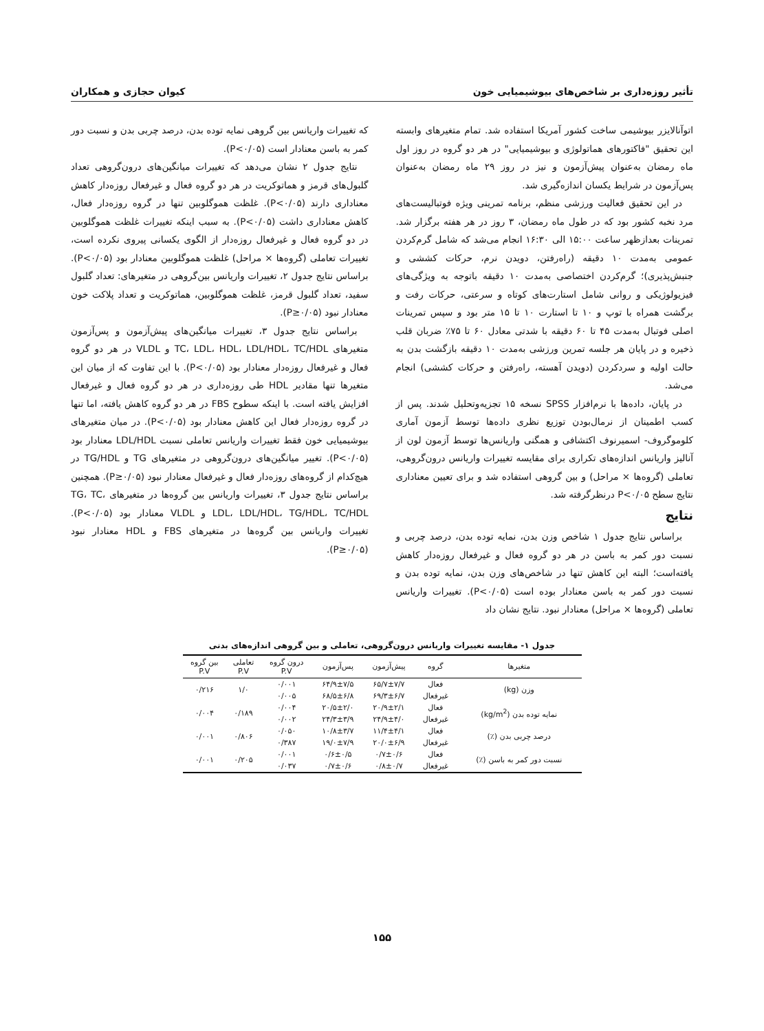تأثیر روزه‌داری بر شاخص‌های بیوشیمیایی خون کیوان حجازی و همکاران
اتوآنالایزر بیوشیمی ساخت کشور آمریکا استفاده شد. تمام متغیرهای وابسته این تحقیق "فاکتورهای هماتولوژی و بیوشیمیایی" در هر دو گروه در روز اول ماه رمضان به‌عنوان پیش‌آزمون و نیز در روز ۲۹ ماه رمضان به‌عنوان پس‌آزمون در شرایط یکسان اندازه‌گیری شد.
در این تحقیق فعالیت ورزشی منظم، برنامه تمرینی ویژه فوتبالیست‌های مرد نخبه کشور بود که در طول ماه رمضان، ۳ روز در هر هفته برگزار شد. تمرینات بعدازظهر ساعت ۱۵:۰۰ الی ۱۶:۳۰ انجام می‌شد که شامل گرم‌کردن عمومی به‌مدت ۱۰ دقیقه (راه‌رفتن، دویدن نرم، حرکات کششی و جنبش‌پذیری)؛ گرم‌کردن اختصاصی به‌مدت ۱۰ دقیقه باتوجه به ویژگی‌های فیزیولوژیکی و روانی شامل استارت‌های کوتاه و سرعتی، حرکات رفت و برگشت همراه با توپ و ۱۰ تا استارت ۱۰ تا ۱۵ متر بود و سپس تمرینات اصلی فوتبال به‌مدت ۴۵ تا ۶۰ دقیقه با شدتی معادل ۶۰ تا ۷۵٪ ضربان قلب ذخیره و در پایان هر جلسه تمرین ورزشی به‌مدت ۱۰ دقیقه بازگشت بدن به حالت اولیه و سردکردن (دویدن آهسته، راه‌رفتن و حرکات کششی) انجام می‌شد.
در پایان، داده‌ها با نرم‌افزار SPSS نسخه ۱۵ تجزیه‌وتحلیل شدند. پس از کسب اطمینان از نرمال‌بودن توزیع نظری داده‌ها توسط آزمون آماری کلوموگروف- اسمیرنوف اکتشافی و همگنی واریانس‌ها توسط آزمون لون از آنالیز واریانس اندازه‌های تکراری برای مقایسه تغییرات واریانس درون‌گروهی، تعاملی (گروه‌ها × مراحل) و بین گروهی استفاده شد و برای تعیین معناداری نتایج سطح P<۰/۰۵ درنظرگرفته شد.
نتایج
براساس نتایج جدول ۱ شاخص وزن بدن، نمایه توده بدن، درصد چربی و نسبت دور کمر به باسن در هر دو گروه فعال و غیرفعال روزه‌دار کاهش یافته‌است؛ البته این کاهش تنها در شاخص‌های وزن بدن، نمایه توده بدن و نسبت دور کمر به باسن معنادار بوده است (P<۰/۰۵). تغییرات واریانس تعاملی (گروه‌ها × مراحل) معنادار نبود. نتایج نشان داد
که تغییرات واریانس بین گروهی نمایه توده بدن، درصد چربی بدن و نسبت دور کمر به باسن معنادار است (P<۰/۰۵).
نتایج جدول ۲ نشان می‌دهد که تغییرات میانگین‌های درون‌گروهی تعداد گلبول‌های قرمز و هماتوکریت در هر دو گروه فعال و غیرفعال روزه‌دار کاهش معناداری دارند (P<۰/۰۵). غلظت هموگلوبین تنها در گروه روزه‌دار فعال، کاهش معناداری داشت (P<۰/۰۵). به سبب اینکه تغییرات غلظت هموگلوبین در دو گروه فعال و غیرفعال روزه‌دار از الگوی یکسانی پیروی نکرده است، تغییرات تعاملی (گروه‌ها × مراحل) غلظت هموگلوبین معنادار بود (P<۰/۰۵). براساس نتایج جدول ۲، تغییرات واریانس بین‌گروهی در متغیرهای: تعداد گلبول سفید، تعداد گلبول قرمز، غلظت هموگلوبین، هماتوکریت و تعداد پلاکت خون معنادار نبود (P≥۰/۰۵).
براساس نتایج جدول ۳، تغییرات میانگین‌های پیش‌آزمون و پس‌آزمون متغیرهای TC، LDL، HDL، LDL/HDL، TC/HDL و VLDL در هر دو گروه فعال و غیرفعال روزه‌دار معنادار بود (P<۰/۰۵). با این تفاوت که از میان این متغیرها تنها مقادیر HDL طی روزه‌داری در هر دو گروه فعال و غیرفعال افزایش یافته است. با اینکه سطوح FBS در هر دو گروه کاهش یافته، اما تنها در گروه روزه‌دار فعال این کاهش معنادار بود (P<۰/۰۵). در میان متغیرهای بیوشیمیایی خون فقط تغییرات واریانس تعاملی نسبت LDL/HDL معنادار بود (P<۰/۰۵). تغییر میانگین‌های درون‌گروهی در متغیرهای TG و TG/HDL در هیچ‌کدام از گروه‌های روزه‌دار فعال و غیرفعال معنادار نبود (P≥۰/۰۵). همچنین براساس نتایج جدول ۳، تغییرات واریانس بین گروه‌ها در متغیرهای TG، TC، LDL، LDL/HDL، TG/HDL، TC/HDL و VLDL معنادار بود (P<۰/۰۵). تغییرات واریانس بین گروه‌ها در متغیرهای FBS و HDL معنادار نبود (P≥۰/۰۵).
جدول ۱- مقایسه تغییرات واریانس درون‌گروهی، تعاملی و بین گروهی اندازه‌های بدنی
| متغیرها | گروه | پیش‌آزمون | پس‌آزمون | درون گروه P.V | تعاملی P.V | بین گروه P.V |
| --- | --- | --- | --- | --- | --- | --- |
| وزن (kg) | فعال | ۶۵/۷±۷/۷ | ۶۴/۹±۷/۵ | ۰/۰۰۱ | ۱/۰ | ۰/۲۱۶ |
| | غیرفعال | ۶۹/۳±۶/۷ | ۶۸/۵±۶/۸ | ۰/۰۰۵ | | |
| نمایه توده بدن (kg/m<sup>2</sup>) | فعال | ۲۰/۹±۲/۱ | ۲۰/۵±۲/۰ | ۰/۰۰۴ | ۰/۱۸۹ | ۰/۰۰۴ |
| | غیرفعال | ۲۴/۹±۴/۰ | ۲۴/۳±۳/۹ | ۰/۰۰۲ | | |
| درصد چربی بدن (٪) | فعال | ۱۱/۴±۴/۱ | ۱۰/۸±۳/۷ | ۰/۰۵۰ | ۰/۸۰۶ | ۰/۰۰۱ |
| | غیرفعال | ۲۰/۰±۶/۹ | ۱۹/۰±۷/۹ | ۰/۳۸۷ | | |
| نسبت دور کمر به باسن (٪) | فعال | ۰/۷±۰/۶ | ۰/۶±۰/۵ | ۰/۰۰۱ | ۰/۲۰۵ | ۰/۰۰۱ |
| | غیرفعال | ۰/۸±۰/۷ | ۰/۷±۰/۶ | ۰/۰۳۷ | | |
۱۵۵